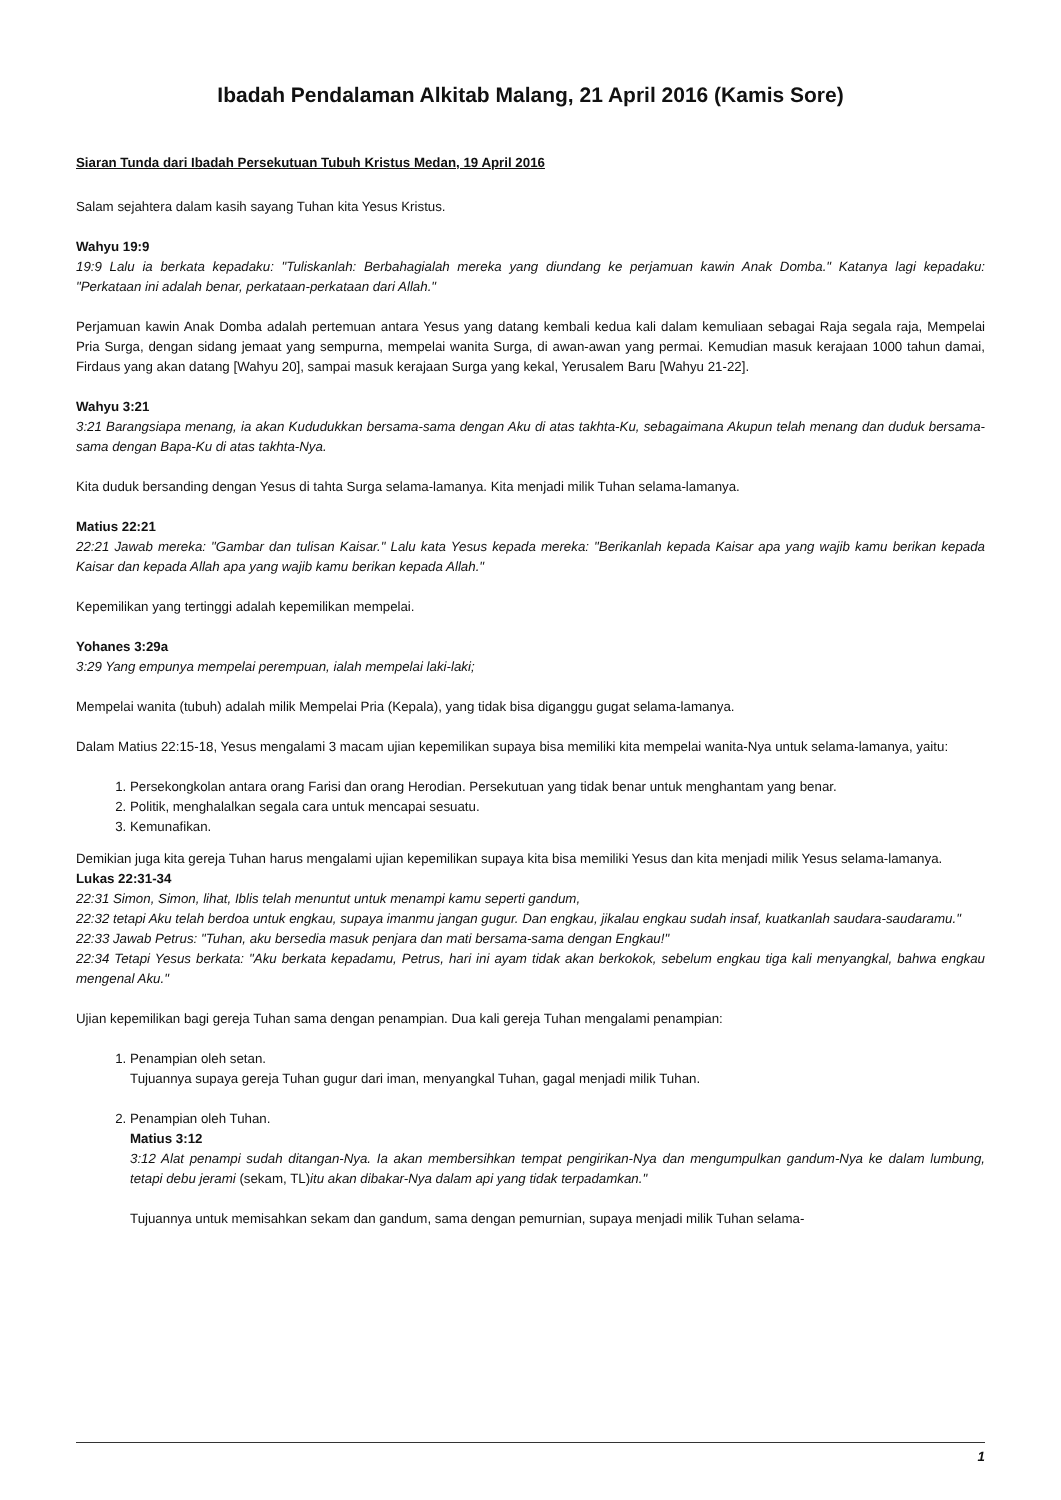Ibadah Pendalaman Alkitab Malang, 21 April 2016 (Kamis Sore)
Siaran Tunda dari Ibadah Persekutuan Tubuh Kristus Medan, 19 April 2016
Salam sejahtera dalam kasih sayang Tuhan kita Yesus Kristus.
Wahyu 19:9
19:9 Lalu ia berkata kepadaku: "Tuliskanlah: Berbahagialah mereka yang diundang ke perjamuan kawin Anak Domba." Katanya lagi kepadaku: "Perkataan ini adalah benar, perkataan-perkataan dari Allah."
Perjamuan kawin Anak Domba adalah pertemuan antara Yesus yang datang kembali kedua kali dalam kemuliaan sebagai Raja segala raja, Mempelai Pria Surga, dengan sidang jemaat yang sempurna, mempelai wanita Surga, di awan-awan yang permai. Kemudian masuk kerajaan 1000 tahun damai, Firdaus yang akan datang [Wahyu 20], sampai masuk kerajaan Surga yang kekal, Yerusalem Baru [Wahyu 21-22].
Wahyu 3:21
3:21 Barangsiapa menang, ia akan Kududukkan bersama-sama dengan Aku di atas takhta-Ku, sebagaimana Akupun telah menang dan duduk bersama-sama dengan Bapa-Ku di atas takhta-Nya.
Kita duduk bersanding dengan Yesus di tahta Surga selama-lamanya. Kita menjadi milik Tuhan selama-lamanya.
Matius 22:21
22:21 Jawab mereka: "Gambar dan tulisan Kaisar." Lalu kata Yesus kepada mereka: "Berikanlah kepada Kaisar apa yang wajib kamu berikan kepada Kaisar dan kepada Allah apa yang wajib kamu berikan kepada Allah."
Kepemilikan yang tertinggi adalah kepemilikan mempelai.
Yohanes 3:29a
3:29 Yang empunya mempelai perempuan, ialah mempelai laki-laki;
Mempelai wanita (tubuh) adalah milik Mempelai Pria (Kepala), yang tidak bisa diganggu gugat selama-lamanya.
Dalam Matius 22:15-18, Yesus mengalami 3 macam ujian kepemilikan supaya bisa memiliki kita mempelai wanita-Nya untuk selama-lamanya, yaitu:
1. Persekongkolan antara orang Farisi dan orang Herodian. Persekutuan yang tidak benar untuk menghantam yang benar.
2. Politik, menghalalkan segala cara untuk mencapai sesuatu.
3. Kemunafikan.
Demikian juga kita gereja Tuhan harus mengalami ujian kepemilikan supaya kita bisa memiliki Yesus dan kita menjadi milik Yesus selama-lamanya.
Lukas 22:31-34
22:31 Simon, Simon, lihat, Iblis telah menuntut untuk menampi kamu seperti gandum,
22:32 tetapi Aku telah berdoa untuk engkau, supaya imanmu jangan gugur. Dan engkau, jikalau engkau sudah insaf, kuatkanlah saudara-saudaramu."
22:33 Jawab Petrus: "Tuhan, aku bersedia masuk penjara dan mati bersama-sama dengan Engkau!"
22:34 Tetapi Yesus berkata: "Aku berkata kepadamu, Petrus, hari ini ayam tidak akan berkokok, sebelum engkau tiga kali menyangkal, bahwa engkau mengenal Aku."
Ujian kepemilikan bagi gereja Tuhan sama dengan penampian. Dua kali gereja Tuhan mengalami penampian:
1. Penampian oleh setan.
Tujuannya supaya gereja Tuhan gugur dari iman, menyangkal Tuhan, gagal menjadi milik Tuhan.
2. Penampian oleh Tuhan.
Matius 3:12
3:12 Alat penampi sudah ditangan-Nya. Ia akan membersihkan tempat pengirikan-Nya dan mengumpulkan gandum-Nya ke dalam lumbung, tetapi debu jerami (sekam, TL)itu akan dibakar-Nya dalam api yang tidak terpadamkan."
Tujuannya untuk memisahkan sekam dan gandum, sama dengan pemurnian, supaya menjadi milik Tuhan selama-
1